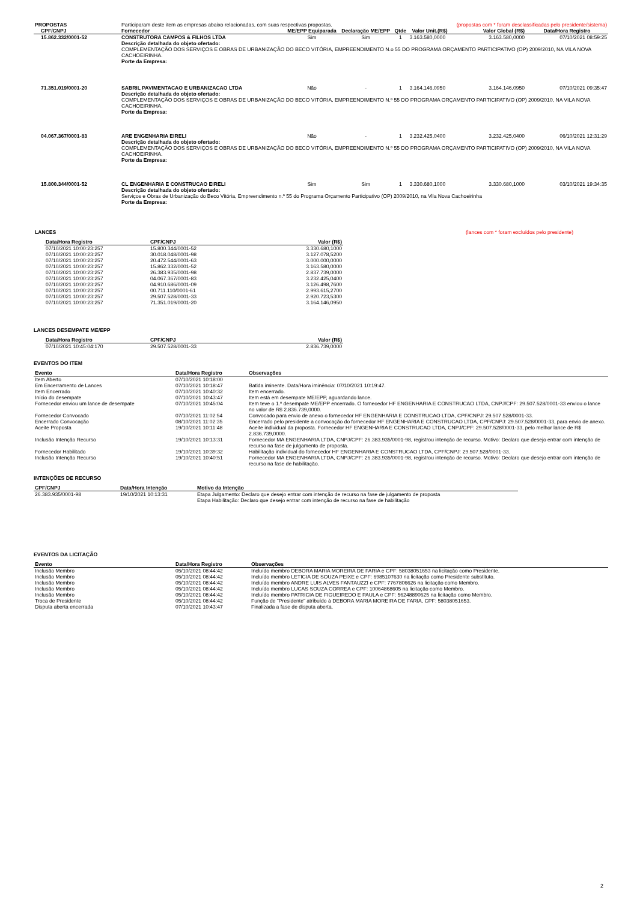| PROPOSTAS | Participaram deste item as empresas abaixo relacionadas, com suas respectivas propostas. | | | | | (propostas com * foram desclassificadas pelo presidente/sistema) | |
| CPF/CNPJ | Fornecedor | ME/EPP Equiparada | Declaração ME/EPP | Qtde | Valor Unit.(R$) | Valor Global (R$) | Data/Hora Registro |
| 15.862.332/0001-52 | CONSTRUTORA CAMPOS & FILHOS LTDA | Sim | Sim | 1 | 3.163.580,0000 | 3.163.580,0000 | 07/10/2021 08:59:25 |
| | Descrição detalhada do objeto ofertado: COMPLEMENTAÇÃO DOS SERVIÇOS E OBRAS DE URBANIZAÇÃO DO BECO VITÓRIA, EMPREENDIMENTO N.o 55 DO PROGRAMA ORÇAMENTO PARTICIPATIVO (OP) 2009/2010, NA VILA NOVA CACHOEIRINHA. Porte da Empresa: | | | | | | |
| 71.351.019/0001-20 | SABRIL PAVIMENTACAO E URBANIZACAO LTDA | Não | - | 1 | 3.164.146,0950 | 3.164.146,0950 | 07/10/2021 09:35:47 |
| | Descrição detalhada do objeto ofertado: COMPLEMENTAÇÃO DOS SERVIÇOS E OBRAS DE URBANIZAÇÃO DO BECO VITÓRIA, EMPREENDIMENTO N.º 55 DO PROGRAMA ORÇAMENTO PARTICIPATIVO (OP) 2009/2010, NA VILA NOVA CACHOEIRINHA. Porte da Empresa: | | | | | | |
| 04.067.367/0001-83 | ARE ENGENHARIA EIRELI | Não | - | 1 | 3.232.425,0400 | 3.232.425,0400 | 06/10/2021 12:31:29 |
| | Descrição detalhada do objeto ofertado: COMPLEMENTAÇÃO DOS SERVIÇOS E OBRAS DE URBANIZAÇÃO DO BECO VITÓRIA, EMPREENDIMENTO N.º 55 DO PROGRAMA ORÇAMENTO PARTICIPATIVO (OP) 2009/2010, NA VILA NOVA CACHOEIRINHA. Porte da Empresa: | | | | | | |
| 15.800.344/0001-52 | CL ENGENHARIA E CONSTRUCAO EIRELI | Sim | Sim | 1 | 3.330.680,1000 | 3.330.680,1000 | 03/10/2021 19:34:35 |
| | Descrição detalhada do objeto ofertado: Serviços e Obras de Urbanização do Beco Vitória, Empreendimento n.º 55 do Programa Orçamento Participativo (OP) 2009/2010, na Vila Nova Cachoeirinha Porte da Empresa: | | | | | | |
| LANCES | (lances com * foram excluídos pelo presidente) |
| Data/Hora Registro | CPF/CNPJ | Valor (R$) |
| --- | --- | --- |
| 07/10/2021 10:00:23:257 | 15.800.344/0001-52 | 3.330.680,1000 |
| 07/10/2021 10:00:23:257 | 30.018.048/0001-98 | 3.127.078,5200 |
| 07/10/2021 10:00:23:257 | 20.472.544/0001-63 | 3.000.000,0000 |
| 07/10/2021 10:00:23:257 | 15.862.332/0001-52 | 3.163.580,0000 |
| 07/10/2021 10:00:23:257 | 26.383.935/0001-98 | 2.837.739,0000 |
| 07/10/2021 10:00:23:257 | 04.067.367/0001-83 | 3.232.425,0400 |
| 07/10/2021 10:00:23:257 | 04.910.686/0001-09 | 3.126.498,7600 |
| 07/10/2021 10:00:23:257 | 00.711.110/0001-61 | 2.993.615,2700 |
| 07/10/2021 10:00:23:257 | 29.507.528/0001-33 | 2.920.723,5300 |
| 07/10/2021 10:00:23:257 | 71.351.019/0001-20 | 3.164.146,0950 |
LANCES DESEMPATE ME/EPP
| Data/Hora Registro | CPF/CNPJ | Valor (R$) |
| --- | --- | --- |
| 07/10/2021 10:45:04:170 | 29.507.528/0001-33 | 2.836.739,0000 |
EVENTOS DO ITEM
| Evento | Data/Hora Registro | Observações |
| --- | --- | --- |
| Item Aberto | 07/10/2021 10:18:00 | |
| Em Encerramento de Lances | 07/10/2021 10:18:47 | Batida iminente. Data/Hora iminência: 07/10/2021 10:19:47. |
| Item Encerrado | 07/10/2021 10:40:32 | Item encerrado. |
| Início do desempate | 07/10/2021 10:43:47 | Item está em desempate ME/EPP, aguardando lance. |
| Fornecedor enviou um lance de desempate | 07/10/2021 10:45:04 | Item teve o 1.º desempate ME/EPP encerrado. O fornecedor HF ENGENHARIA E CONSTRUCAO LTDA, CNPJ/CPF: 29.507.528/0001-33 enviou o lance no valor de R$ 2.836.739,0000. |
| Fornecedor Convocado | 07/10/2021 11:02:54 | Convocado para envio de anexo o fornecedor HF ENGENHARIA E CONSTRUCAO LTDA, CPF/CNPJ: 29.507.528/0001-33. |
| Encerrado Convocação | 08/10/2021 11:02:35 | Encerrado pelo presidente a convocação do fornecedor HF ENGENHARIA E CONSTRUCAO LTDA, CPF/CNPJ: 29.507.528/0001-33, para envio de anexo. |
| Aceite Proposta | 19/10/2021 10:11:48 | Aceite individual da proposta. Fornecedor HF ENGENHARIA E CONSTRUCAO LTDA, CNPJ/CPF: 29.507.528/0001-33, pelo melhor lance de R$ 2.836.739,0000. |
| Inclusão Intenção Recurso | 19/10/2021 10:13:31 | Fornecedor MA ENGENHARIA LTDA, CNPJ/CPF: 26.383.935/0001-98, registrou intenção de recurso. Motivo: Declaro que desejo entrar com intenção de recurso na fase de julgamento de proposta. |
| Fornecedor Habilitado | 19/10/2021 10:39:32 | Habilitação individual do fornecedor HF ENGENHARIA E CONSTRUCAO LTDA, CPF/CNPJ: 29.507.528/0001-33. |
| Inclusão Intenção Recurso | 19/10/2021 10:40:51 | Fornecedor MA ENGENHARIA LTDA, CNPJ/CPF: 26.383.935/0001-98, registrou intenção de recurso. Motivo: Declaro que desejo entrar com intenção de recurso na fase de habilitação. |
INTENÇÕES DE RECURSO
| CPF/CNPJ | Data/Hora Intenção | Motivo da Intenção |
| --- | --- | --- |
| 26.383.935/0001-98 | 19/10/2021 10:13:31 | Etapa Julgamento: Declaro que desejo entrar com intenção de recurso na fase de julgamento de proposta Etapa Habilitação: Declaro que desejo entrar com intenção de recurso na fase de habilitação |
EVENTOS DA LICITAÇÃO
| Evento | Data/Hora Registro | Observações |
| --- | --- | --- |
| Inclusão Membro | 05/10/2021 08:44:42 | Incluído membro DEBORA MARIA MOREIRA DE FARIA e CPF: 58038051653 na licitação como Presidente. |
| Inclusão Membro | 05/10/2021 08:44:42 | Incluído membro LETICIA DE SOUZA PEIXE e CPF: 6985107630 na licitação como Presidente substituto. |
| Inclusão Membro | 05/10/2021 08:44:42 | Incluído membro ANDRE LUIS ALVES FANTAUZZI e CPF: 7767806626 na licitação como Membro. |
| Inclusão Membro | 05/10/2021 08:44:42 | Incluído membro LUCAS SOUZA CORREA e CPF: 10064868605 na licitação como Membro. |
| Inclusão Membro | 05/10/2021 08:44:42 | Incluído membro PATRICIA DE FIGUEIREDO E PAULA e CPF: 56248890625 na licitação como Membro. |
| Troca de Presidente | 05/10/2021 08:44:42 | Função de “Presidente” atribuído à DEBORA MARIA MOREIRA DE FARIA, CPF: 58038051653. |
| Disputa aberta encerrada | 07/10/2021 10:43:47 | Finalizada a fase de disputa aberta. |
2